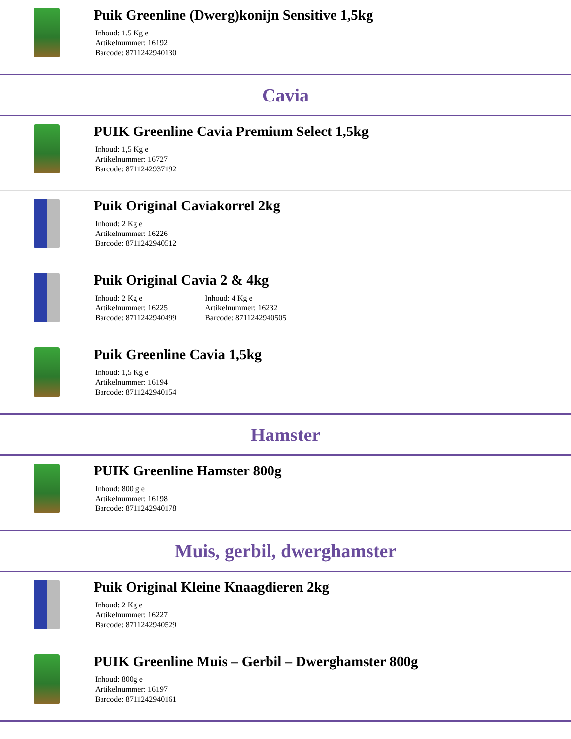Puik Greenline (Dwerg)konijn Sensitive 1,5kg
Inhoud: 1.5 Kg e
Artikelnummer: 16192
Barcode: 8711242940130
Cavia
PUIK Greenline Cavia Premium Select 1,5kg
Inhoud: 1,5 Kg e
Artikelnummer: 16727
Barcode: 8711242937192
Puik Original Caviakorrel 2kg
Inhoud: 2 Kg e
Artikelnummer: 16226
Barcode: 8711242940512
Puik Original Cavia 2 & 4kg
Inhoud: 2 Kg e
Artikelnummer: 16225
Barcode: 8711242940499
Inhoud: 4 Kg e
Artikelnummer: 16232
Barcode: 8711242940505
Puik Greenline Cavia 1,5kg
Inhoud: 1,5 Kg e
Artikelnummer: 16194
Barcode: 8711242940154
Hamster
PUIK Greenline Hamster 800g
Inhoud: 800 g e
Artikelnummer: 16198
Barcode: 8711242940178
Muis, gerbil, dwerghamster
Puik Original Kleine Knaagdieren 2kg
Inhoud: 2 Kg e
Artikelnummer: 16227
Barcode: 8711242940529
PUIK Greenline Muis – Gerbil – Dwerghamster 800g
Inhoud: 800g e
Artikelnummer: 16197
Barcode: 8711242940161